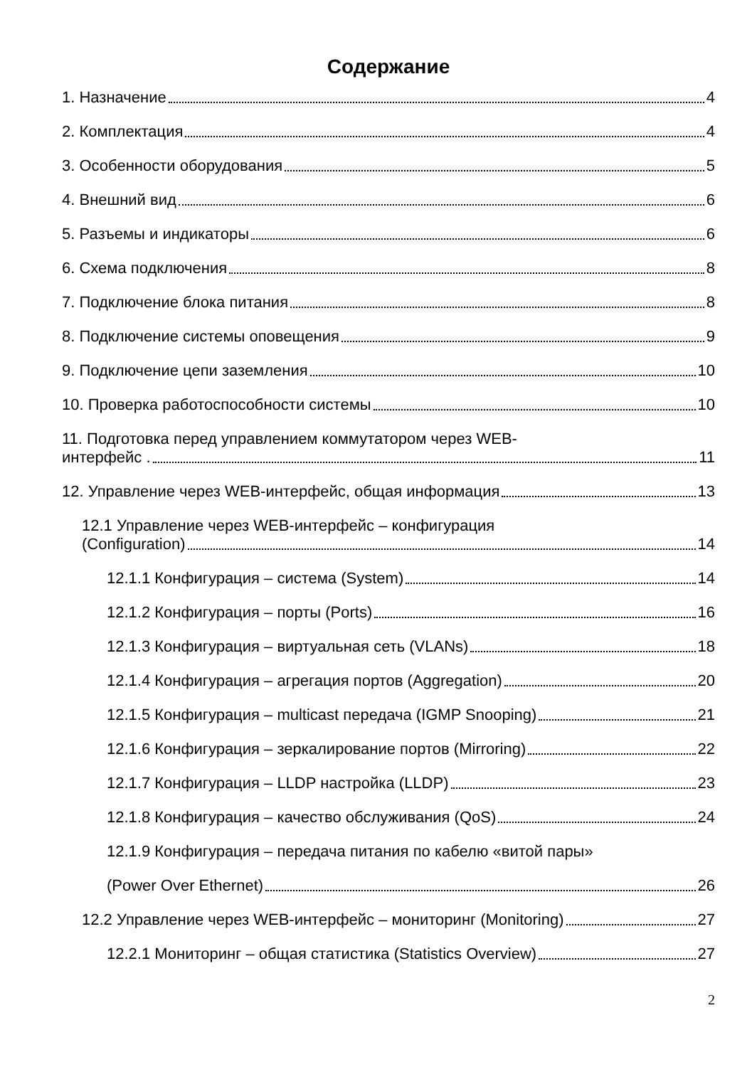Содержание
1. Назначение 4
2. Комплектация 4
3. Особенности оборудования 5
4. Внешний вид 6
5. Разъемы и индикаторы 6
6. Схема подключения 8
7. Подключение блока питания 8
8. Подключение системы оповещения 9
9. Подключение цепи заземления 10
10. Проверка работоспособности системы 10
11. Подготовка перед управлением коммутатором через WEB-
интерфейс . 11
12. Управление через WEB-интерфейс, общая информация 13
12.1 Управление через WEB-интерфейс – конфигурация
(Configuration) 14
12.1.1 Конфигурация – система (System) 14
12.1.2 Конфигурация – порты (Ports) 16
12.1.3 Конфигурация – виртуальная сеть (VLANs) 18
12.1.4 Конфигурация – агрегация портов (Aggregation) 20
12.1.5 Конфигурация – multicast передача (IGMP Snooping) 21
12.1.6 Конфигурация – зеркалирование портов (Mirroring) 22
12.1.7 Конфигурация – LLDP настройка (LLDP) 23
12.1.8 Конфигурация – качество обслуживания (QoS) 24
12.1.9 Конфигурация – передача питания по кабелю «витой пары»
(Power Over Ethernet) 26
12.2 Управление через WEB-интерфейс – мониторинг (Monitoring) 27
12.2.1 Мониторинг – общая статистика (Statistics Overview) 27
2